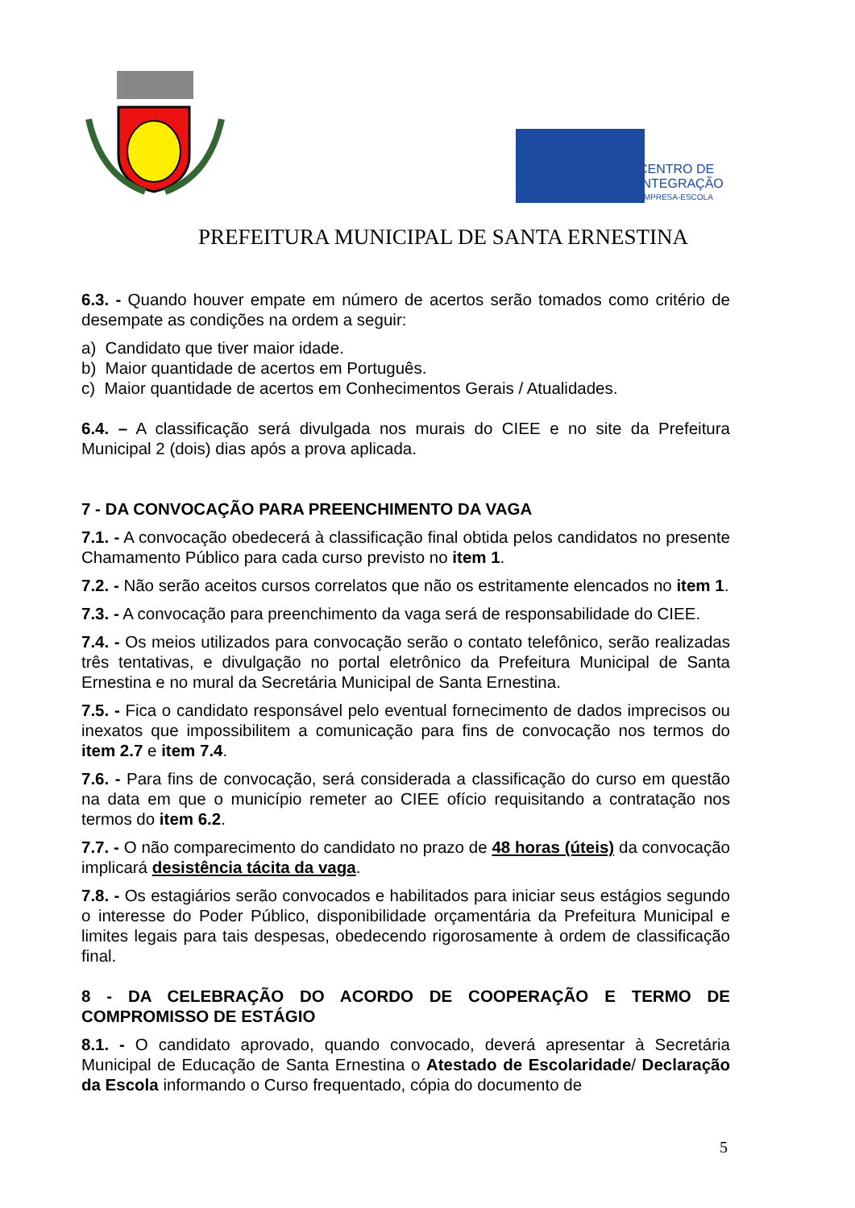CENTRO DE
INTEGRAÇÃO
EMPRESA-ESCOLA
PREFEITURA MUNICIPAL DE SANTA ERNESTINA
6.3. - Quando houver empate em número de acertos serão tomados como critério de desempate as condições na ordem a seguir:
a) Candidato que tiver maior idade.
b) Maior quantidade de acertos em Português.
c) Maior quantidade de acertos em Conhecimentos Gerais / Atualidades.
6.4. – A classificação será divulgada nos murais do CIEE e no site da Prefeitura Municipal 2 (dois) dias após a prova aplicada.
7 - DA CONVOCAÇÃO PARA PREENCHIMENTO DA VAGA
7.1. - A convocação obedecerá à classificação final obtida pelos candidatos no presente Chamamento Público para cada curso previsto no item 1.
7.2. - Não serão aceitos cursos correlatos que não os estritamente elencados no item 1.
7.3. - A convocação para preenchimento da vaga será de responsabilidade do CIEE.
7.4. - Os meios utilizados para convocação serão o contato telefônico, serão realizadas três tentativas, e divulgação no portal eletrônico da Prefeitura Municipal de Santa Ernestina e no mural da Secretária Municipal de Santa Ernestina.
7.5. - Fica o candidato responsável pelo eventual fornecimento de dados imprecisos ou inexatos que impossibilitem a comunicação para fins de convocação nos termos do item 2.7 e item 7.4.
7.6. - Para fins de convocação, será considerada a classificação do curso em questão na data em que o município remeter ao CIEE ofício requisitando a contratação nos termos do item 6.2.
7.7. - O não comparecimento do candidato no prazo de 48 horas (úteis) da convocação implicará desistência tácita da vaga.
7.8. - Os estagiários serão convocados e habilitados para iniciar seus estágios segundo o interesse do Poder Público, disponibilidade orçamentária da Prefeitura Municipal e limites legais para tais despesas, obedecendo rigorosamente à ordem de classificação final.
8 - DA CELEBRAÇÃO DO ACORDO DE COOPERAÇÃO E TERMO DE COMPROMISSO DE ESTÁGIO
8.1. - O candidato aprovado, quando convocado, deverá apresentar à Secretária Municipal de Educação de Santa Ernestina o Atestado de Escolaridade/ Declaração da Escola informando o Curso frequentado, cópia do documento de
5